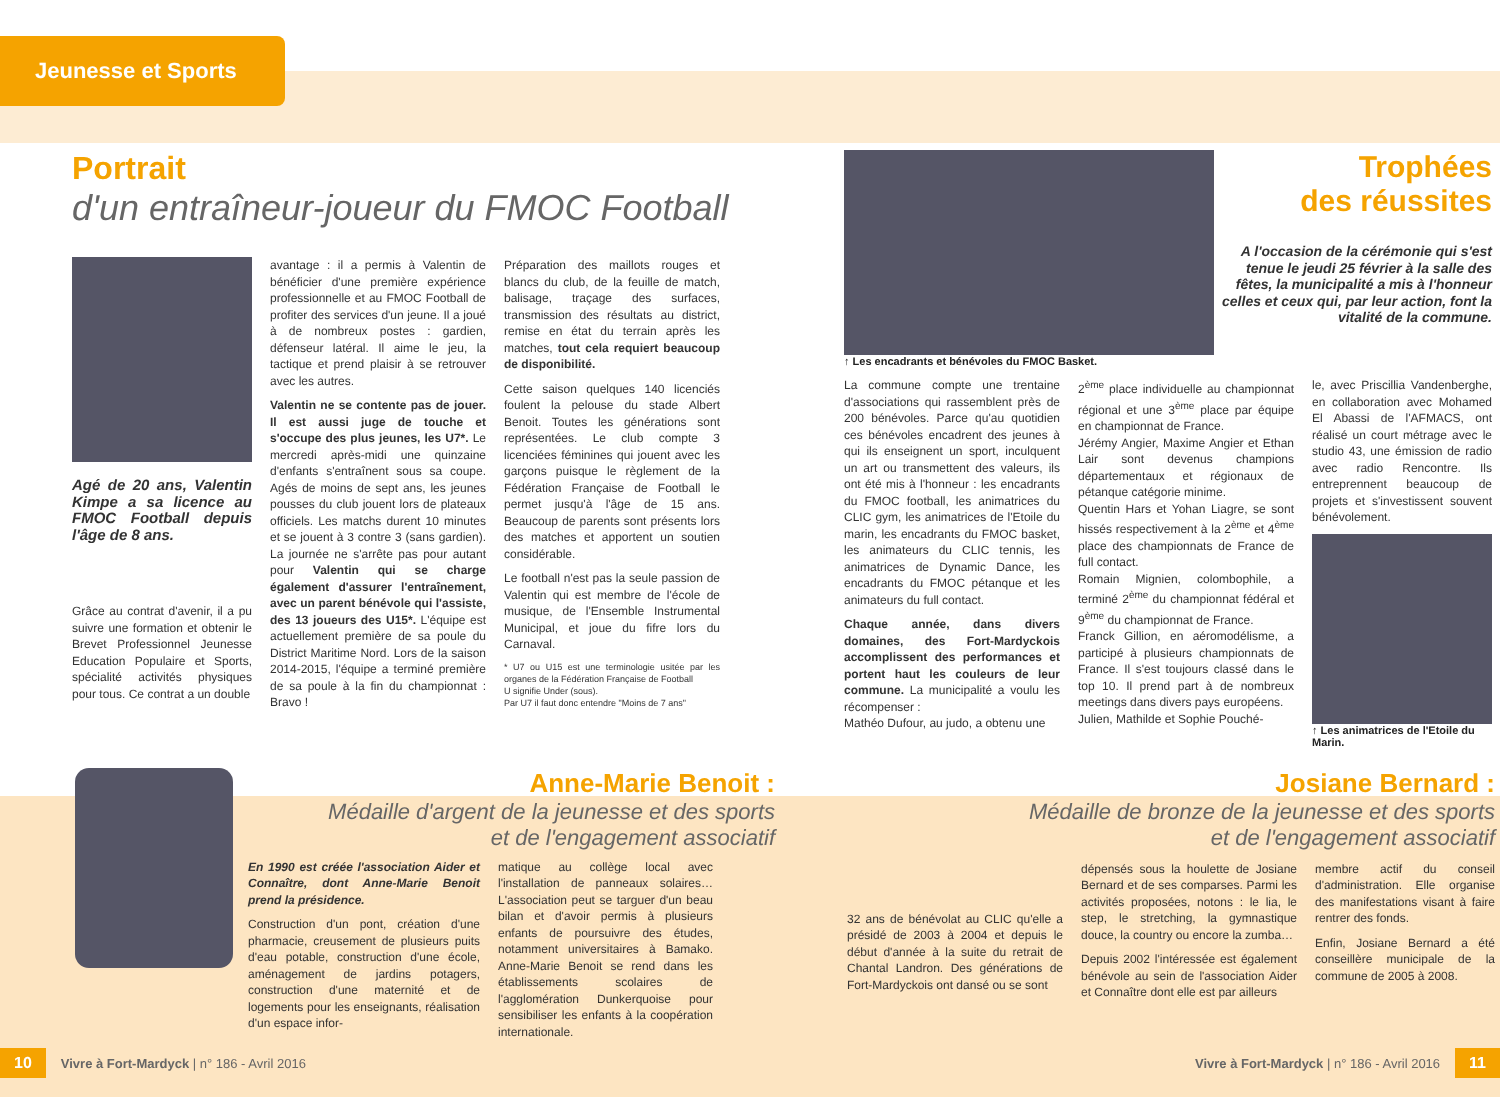Jeunesse et Sports
Portrait
d'un entraîneur-joueur du FMOC Football
Agé de 20 ans, Valentin Kimpe a sa licence au FMOC Football depuis l'âge de 8 ans.
Grâce au contrat d'avenir, il a pu suivre une formation et obtenir le Brevet Professionnel Jeunesse Education Populaire et Sports, spécialité activités physiques pour tous. Ce contrat a un double
avantage : il a permis à Valentin de bénéficier d'une première expérience professionnelle et au FMOC Football de profiter des services d'un jeune. Il a joué à de nombreux postes : gardien, défenseur latéral. Il aime le jeu, la tactique et prend plaisir à se retrouver avec les autres.
Valentin ne se contente pas de jouer. Il est aussi juge de touche et s'occupe des plus jeunes, les U7*. Le mercredi après-midi une quinzaine d'enfants s'entraînent sous sa coupe. Agés de moins de sept ans, les jeunes pousses du club jouent lors de plateaux officiels. Les matchs durent 10 minutes et se jouent à 3 contre 3 (sans gardien). La journée ne s'arrête pas pour autant pour Valentin qui se charge également d'assurer l'entraînement, avec un parent bénévole qui l'assiste, des 13 joueurs des U15*. L'équipe est actuellement première de sa poule du District Maritime Nord. Lors de la saison 2014-2015, l'équipe a terminé première de sa poule à la fin du championnat : Bravo !
Préparation des maillots rouges et blancs du club, de la feuille de match, balisage, traçage des surfaces, transmission des résultats au district, remise en état du terrain après les matches, tout cela requiert beaucoup de disponibilité.
Cette saison quelques 140 licenciés foulent la pelouse du stade Albert Benoit. Toutes les générations sont représentées. Le club compte 3 licenciées féminines qui jouent avec les garçons puisque le règlement de la Fédération Française de Football le permet jusqu'à l'âge de 15 ans. Beaucoup de parents sont présents lors des matches et apportent un soutien considérable.
Le football n'est pas la seule passion de Valentin qui est membre de l'école de musique, de l'Ensemble Instrumental Municipal, et joue du fifre lors du Carnaval.
* U7 ou U15 est une terminologie usitée par les organes de la Fédération Française de Football
U signifie Under (sous).
Par U7 il faut donc entendre "Moins de 7 ans"
↑ Les encadrants et bénévoles du FMOC Basket.
Trophées
des réussites
A l'occasion de la cérémonie qui s'est tenue le jeudi 25 février à la salle des fêtes, la municipalité a mis à l'honneur celles et ceux qui, par leur action, font la vitalité de la commune.
La commune compte une trentaine d'associations qui rassemblent près de 200 bénévoles. Parce qu'au quotidien ces bénévoles encadrent des jeunes à qui ils enseignent un sport, inculquent un art ou transmettent des valeurs, ils ont été mis à l'honneur : les encadrants du FMOC football, les animatrices du CLIC gym, les animatrices de l'Etoile du marin, les encadrants du FMOC basket, les animateurs du CLIC tennis, les animatrices de Dynamic Dance, les encadrants du FMOC pétanque et les animateurs du full contact.
Chaque année, dans divers domaines, des Fort-Mardyckois accomplissent des performances et portent haut les couleurs de leur commune. La municipalité a voulu les récompenser :
Mathéo Dufour, au judo, a obtenu une
2<sup>ème</sup> place individuelle au championnat régional et une 3<sup>ème</sup> place par équipe en championnat de France.
Jérémy Angier, Maxime Angier et Ethan Lair sont devenus champions départementaux et régionaux de pétanque catégorie minime.
Quentin Hars et Yohan Liagre, se sont hissés respectivement à la 2<sup>ème</sup> et 4<sup>ème</sup> place des championnats de France de full contact.
Romain Mignien, colombophile, a terminé 2<sup>ème</sup> du championnat fédéral et 9<sup>ème</sup> du championnat de France.
Franck Gillion, en aéromodélisme, a participé à plusieurs championnats de France. Il s'est toujours classé dans le top 10. Il prend part à de nombreux meetings dans divers pays européens.
Julien, Mathilde et Sophie Pouché-
le, avec Priscillia Vandenberghe, en collaboration avec Mohamed El Abassi de l'AFMACS, ont réalisé un court métrage avec le studio 43, une émission de radio avec radio Rencontre. Ils entreprennent beaucoup de projets et s'investissent souvent bénévolement.
↑ Les animatrices de l'Etoile du Marin.
Anne-Marie Benoit :
Médaille d'argent de la jeunesse et des sports
et de l'engagement associatif
En 1990 est créée l'association Aider et Connaître, dont Anne-Marie Benoit prend la présidence.
Construction d'un pont, création d'une pharmacie, creusement de plusieurs puits d'eau potable, construction d'une école, aménagement de jardins potagers, construction d'une maternité et de logements pour les enseignants, réalisation d'un espace infor-
matique au collège local avec l'installation de panneaux solaires… L'association peut se targuer d'un beau bilan et d'avoir permis à plusieurs enfants de poursuivre des études, notamment universitaires à Bamako. Anne-Marie Benoit se rend dans les établissements scolaires de l'agglomération Dunkerquoise pour sensibiliser les enfants à la coopération internationale.
Josiane Bernard :
Médaille de bronze de la jeunesse et des sports
et de l'engagement associatif
32 ans de bénévolat au CLIC qu'elle a présidé de 2003 à 2004 et depuis le début d'année à la suite du retrait de Chantal Landron. Des générations de Fort-Mardyckois ont dansé ou se sont
dépensés sous la houlette de Josiane Bernard et de ses comparses. Parmi les activités proposées, notons : le lia, le step, le stretching, la gymnastique douce, la country ou encore la zumba…
Depuis 2002 l'intéressée est également bénévole au sein de l'association Aider et Connaître dont elle est par ailleurs
membre actif du conseil d'administration. Elle organise des manifestations visant à faire rentrer des fonds.
Enfin, Josiane Bernard a été conseillère municipale de la commune de 2005 à 2008.
10 Vivre à Fort-Mardyck | n° 186 - Avril 2016 Vivre à Fort-Mardyck | n° 186 - Avril 2016 11